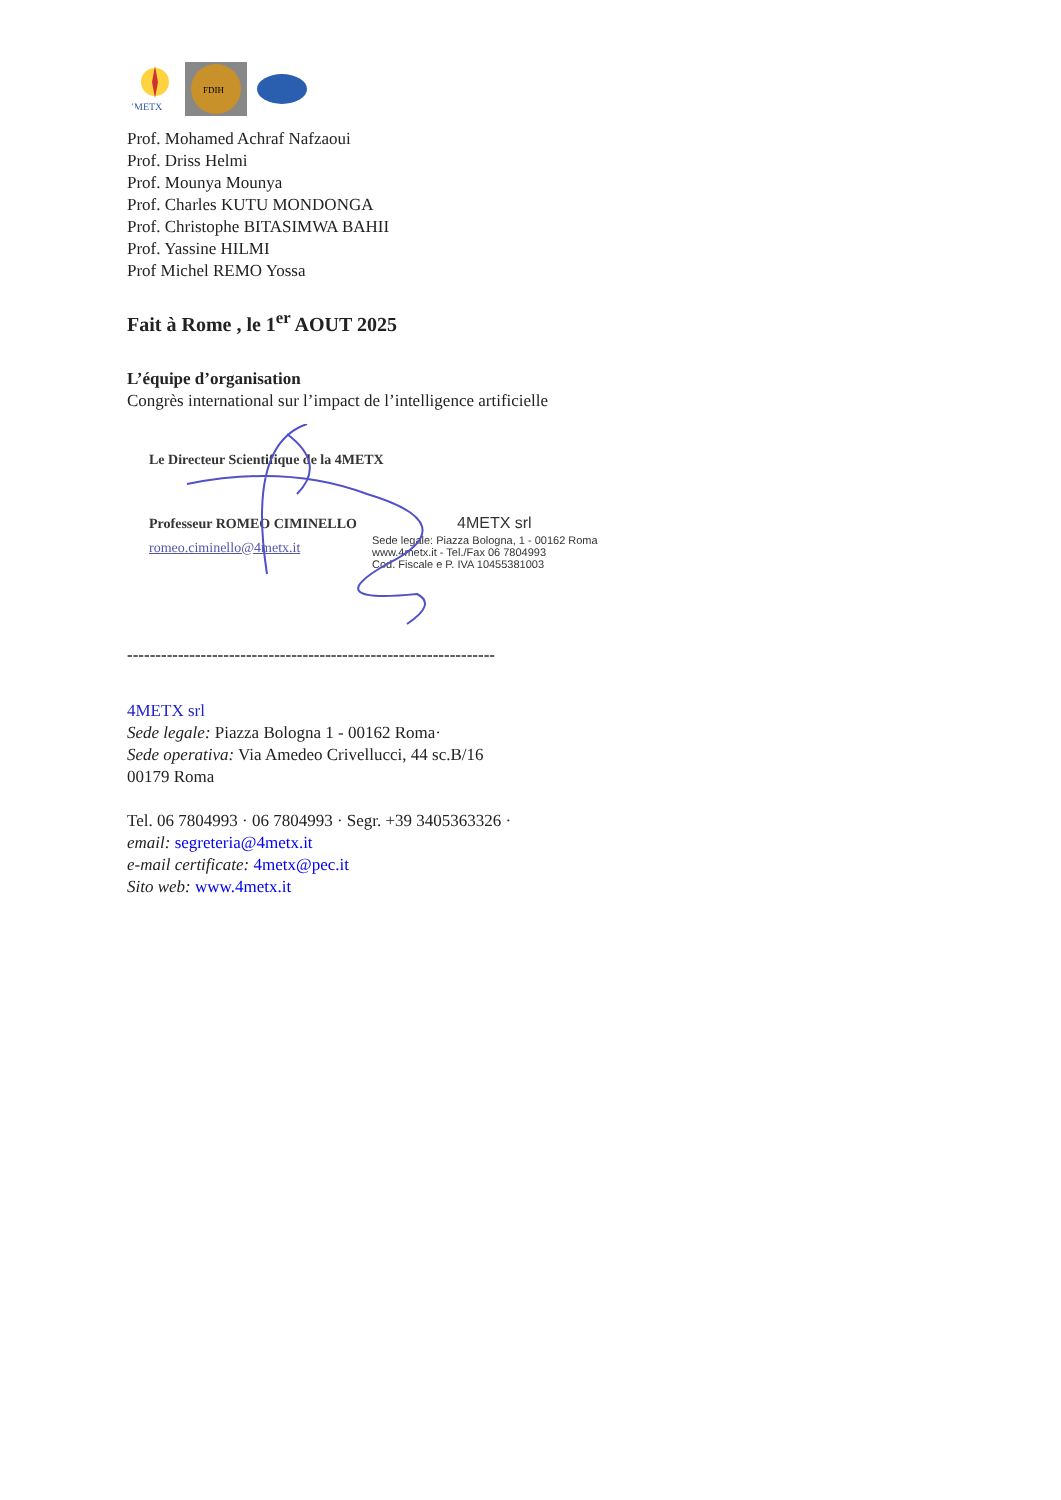4METX
FDIH
Prof. Mohamed Achraf Nafzaoui
Prof. Driss Helmi
Prof. Mounya Mounya
Prof. Charles KUTU MONDONGA
Prof. Christophe BITASIMWA BAHII
Prof. Yassine HILMI
Prof Michel REMO Yossa
Fait à Rome , le 1<sup>er</sup> AOUT 2025
L’équipe d’organisation
Congrès international sur l’impact de l’intelligence artificielle
Le Directeur Scientifique de la 4METX
Professeur ROMEO CIMINELLO
romeo.ciminello@4metx.it
4METX srl
Sede legale: Piazza Bologna, 1 - 00162 Roma
www.4metx.it - Tel./Fax 06 7804993
Cod. Fiscale e P. IVA 10455381003
-----------------------------------------------------------------
4METX srl
Sede legale: Piazza Bologna 1 - 00162 Roma·
Sede operativa: Via Amedeo Crivellucci, 44 sc.B/16
00179 Roma
Tel. 06 7804993 · 06 7804993 · Segr. +39 3405363326 ·
email: segreteria@4metx.it
e-mail certificate: 4metx@pec.it
Sito web: www.4metx.it